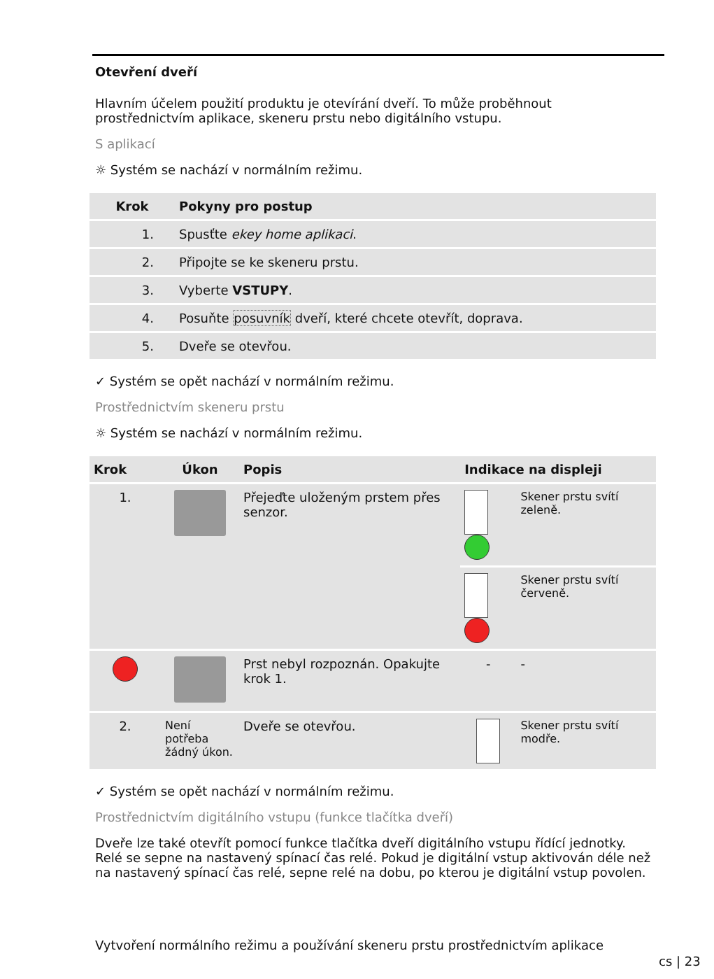Otevření dveří
Hlavním účelem použití produktu je otevírání dveří. To může proběhnout prostřednictvím aplikace, skeneru prstu nebo digitálního vstupu.
S aplikací
☼ Systém se nachází v normálním režimu.
| Krok | Pokyny pro postup |
| --- | --- |
| 1. | Spusťte ekey home aplikaci . |
| 2. | Připojte se ke skeneru prstu. |
| 3. | Vyberte VSTUPY . |
| 4. | Posuňte posuvník dveří, které chcete otevřít, doprava. |
| 5. | Dveře se otevřou. |
✓ Systém se opět nachází v normálním režimu.
Prostřednictvím skeneru prstu
☼ Systém se nachází v normálním režimu.
| Krok | Úkon | Popis | Indikace na displeji | |
| --- | --- | --- | --- | --- |
| 1. | | Přejeďte uloženým prstem přes senzor. | | Skener prstu svítí zeleně. |
| | | | | Skener prstu svítí červeně. |
| | | Prst nebyl rozpoznán. Opakujte krok 1. | - | - |
| 2. | Není potřeba žádný úkon. | Dveře se otevřou. | | Skener prstu svítí modře. |
✓ Systém se opět nachází v normálním režimu.
Prostřednictvím digitálního vstupu (funkce tlačítka dveří)
Dveře lze také otevřít pomocí funkce tlačítka dveří digitálního vstupu řídící jednotky. Relé se sepne na nastavený spínací čas relé. Pokud je digitální vstup aktivován déle než na nastavený spínací čas relé, sepne relé na dobu, po kterou je digitální vstup povolen.
Vytvoření normálního režimu a používání skeneru prstu prostřednictvím aplikace
cs | 23